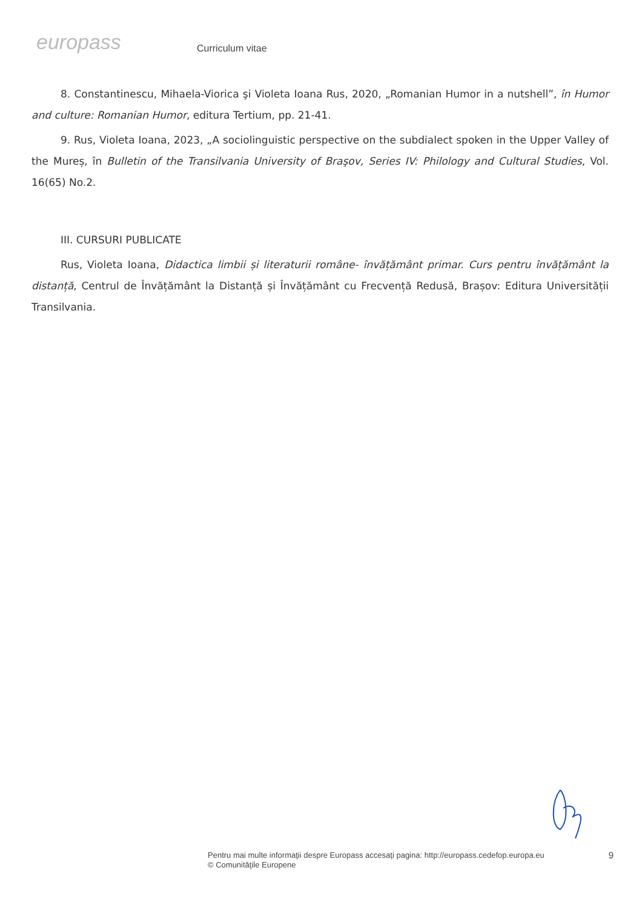europass
Curriculum vitae
8. Constantinescu, Mihaela-Viorica şi Violeta Ioana Rus, 2020, „Romanian Humor in a nutshell”, în Humor and culture: Romanian Humor, editura Tertium, pp. 21-41.
9. Rus, Violeta Ioana, 2023, „A sociolinguistic perspective on the subdialect spoken in the Upper Valley of the Mureș, în Bulletin of the Transilvania University of Braşov, Series IV: Philology and Cultural Studies, Vol. 16(65) No.2.
III. CURSURI PUBLICATE
Rus, Violeta Ioana, Didactica limbii și literaturii române- învățământ primar. Curs pentru învățământ la distanță, Centrul de Învățământ la Distanță și Învățământ cu Frecvență Redusă, Brașov: Editura Universității Transilvania.
Pentru mai multe informaţii despre Europass accesaţi pagina: http://europass.cedefop.europa.eu
© Comunităţile Europene
9